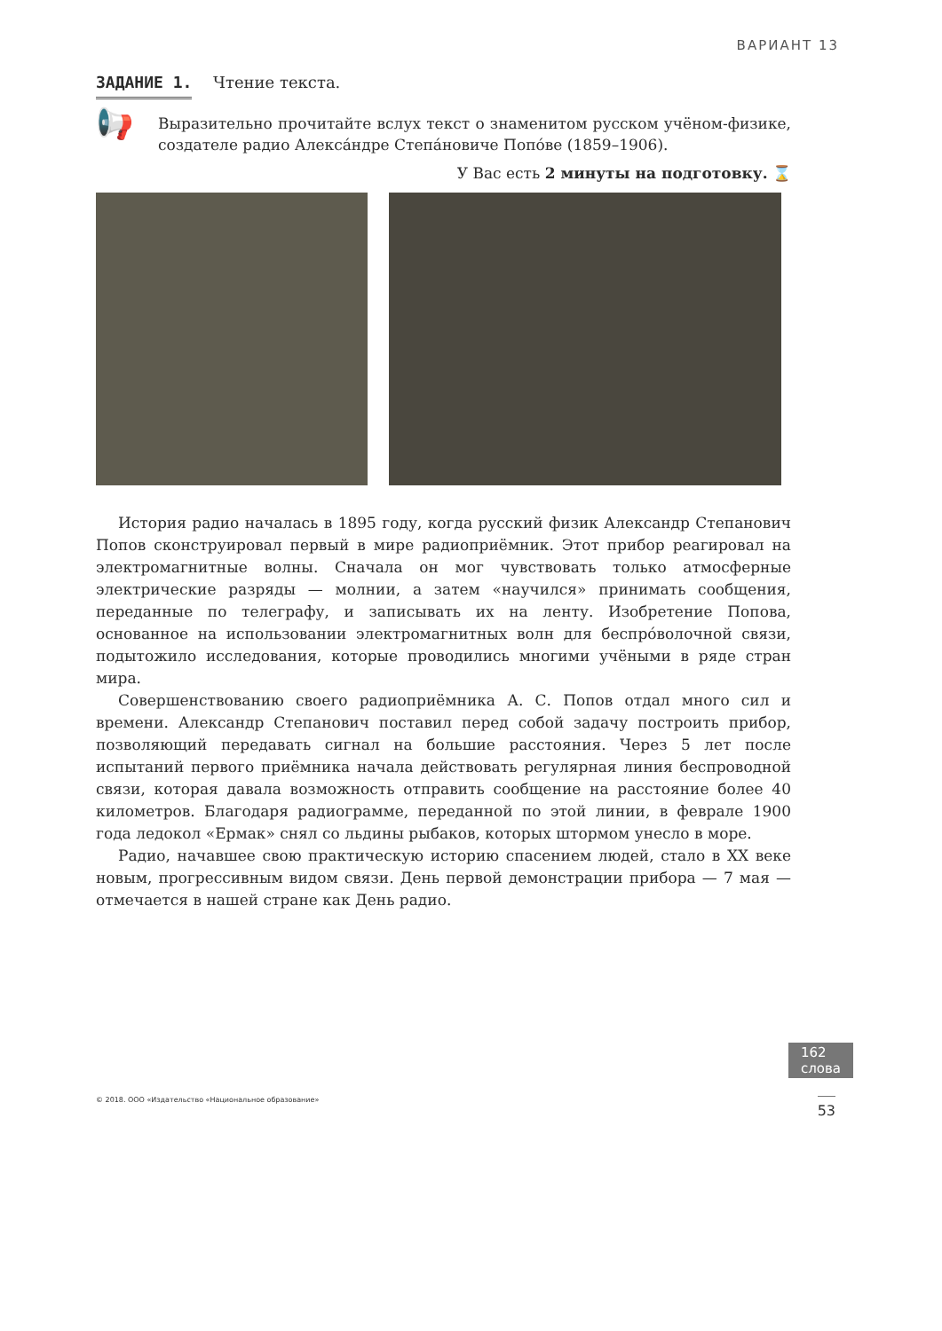ВАРИАНТ 13
ЗАДАНИЕ 1. Чтение текста.
📢
Выразительно прочитайте вслух текст о знаменитом русском учёном-физике, создателе радио Алекса́ндре Степа́новиче Попо́ве (1859–1906).
У Вас есть 2 минуты на подготовку. ⌛
История радио началась в 1895 году, когда русский физик Александр Степанович Попов сконструировал первый в мире радиоприёмник. Этот прибор реагировал на электромагнитные волны. Сначала он мог чувствовать только атмосферные электрические разряды — молнии, а затем «научился» принимать сообщения, переданные по телеграфу, и записывать их на ленту. Изобретение Попова, основанное на использовании электромагнитных волн для беспро́волочной связи, подытожило исследования, которые проводились многими учёными в ряде стран мира.
Совершенствованию своего радиоприёмника А. С. Попов отдал много сил и времени. Александр Степанович поставил перед собой задачу построить прибор, позволяющий передавать сигнал на большие расстояния. Через 5 лет после испытаний первого приёмника начала действовать регулярная линия беспроводной связи, которая давала возможность отправить сообщение на расстояние более 40 километров. Благодаря радиограмме, переданной по этой линии, в феврале 1900 года ледокол «Ермак» снял со льдины рыбаков, которых штормом унесло в море.
Радио, начавшее свою практическую историю спасением людей, стало в XX веке новым, прогрессивным видом связи. День первой демонстрации прибора — 7 мая — отмечается в нашей стране как День радио.
162
слова
© 2018. ООО «Издательство «Национальное образование» 53